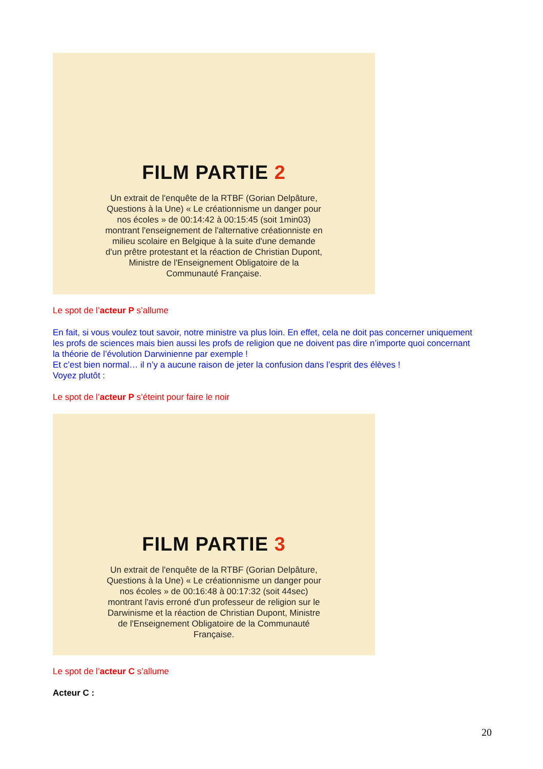FILM PARTIE 2
Un extrait de l'enquête de la RTBF (Gorian Delpâture, Questions à la Une) « Le créationnisme un danger pour nos écoles » de 00:14:42 à 00:15:45 (soit 1min03) montrant l'enseignement de l'alternative créationniste en milieu scolaire en Belgique à la suite d'une demande d'un prêtre protestant et la réaction de Christian Dupont, Ministre de l'Enseignement Obligatoire de la Communauté Française.
Le spot de l’acteur P s’allume
En fait, si vous voulez tout savoir, notre ministre va plus loin. En effet, cela ne doit pas concerner uniquement les profs de sciences mais bien aussi les profs de religion que ne doivent pas dire n’importe quoi concernant la théorie de l’évolution Darwinienne par exemple !
Et c’est bien normal… il n’y a aucune raison de jeter la confusion dans l’esprit des élèves !
Voyez plutôt :
Le spot de l’acteur P s’éteint pour faire le noir
FILM PARTIE 3
Un extrait de l'enquête de la RTBF (Gorian Delpâture, Questions à la Une) « Le créationnisme un danger pour nos écoles » de 00:16:48 à 00:17:32 (soit 44sec) montrant l'avis erroné d'un professeur de religion sur le Darwinisme et la réaction de Christian Dupont, Ministre de l'Enseignement Obligatoire de la Communauté Française.
Le spot de l’acteur C s’allume
Acteur C :
20